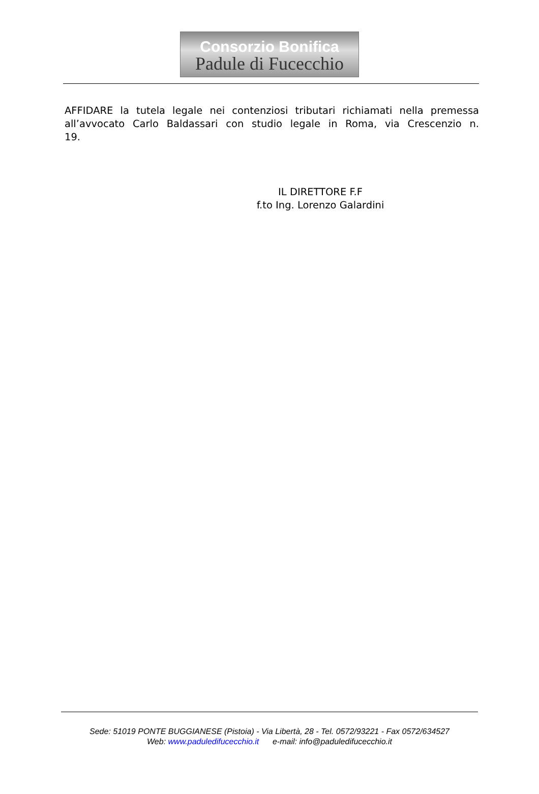Consorzio Bonifica
Padule di Fucecchio
AFFIDARE la tutela legale nei contenziosi tributari richiamati nella premessa all’avvocato Carlo Baldassari con studio legale in Roma, via Crescenzio n. 19.
IL DIRETTORE F.F
f.to Ing. Lorenzo Galardini
Sede: 51019 PONTE BUGGIANESE (Pistoia) - Via Libertà, 28 - Tel. 0572/93221 - Fax 0572/634527
Web: www.paduledifucecchio.it e-mail: info@paduledifucecchio.it